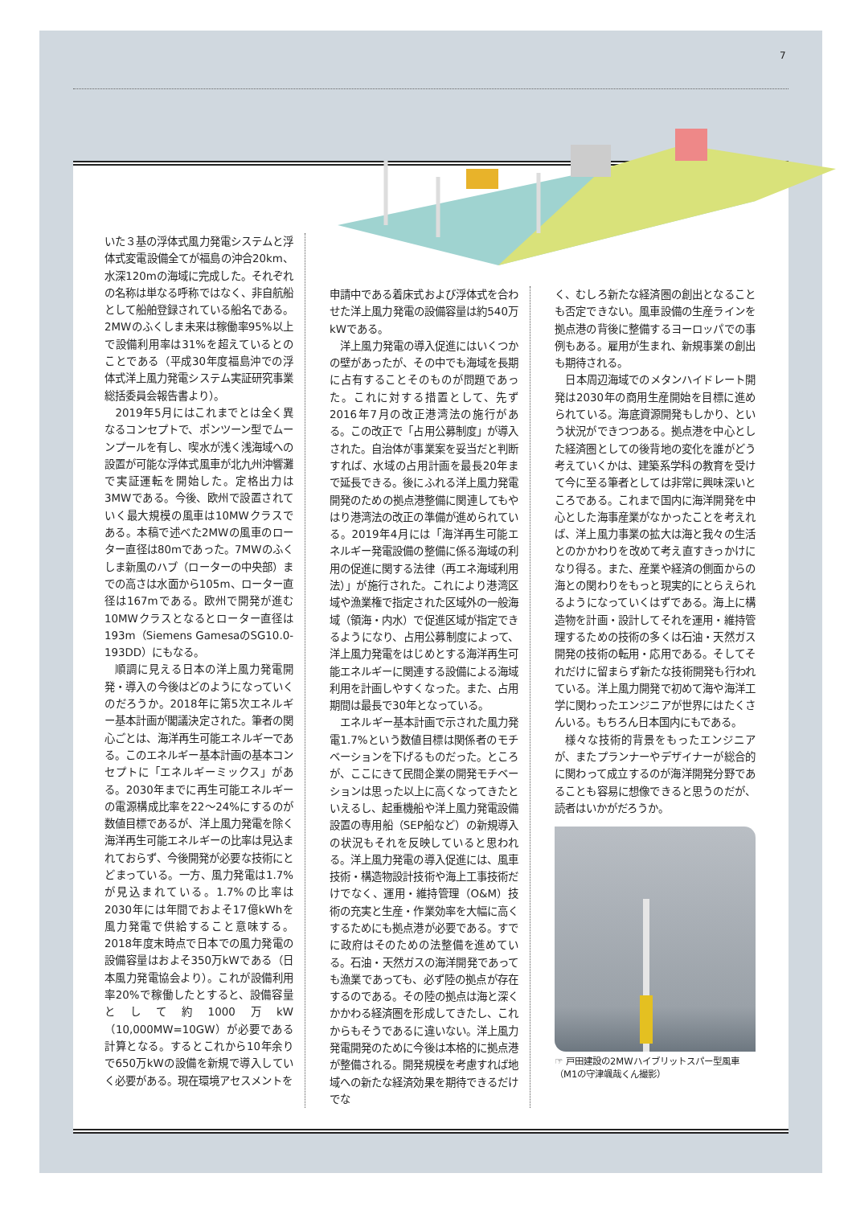7
いた３基の浮体式風力発電システムと浮体式変電設備全てが福島の沖合20km、水深120mの海域に完成した。それぞれの名称は単なる呼称ではなく、非自航船として船舶登録されている船名である。2MWのふくしま未来は稼働率95%以上で設備利用率は31%を超えているとのことである（平成30年度福島沖での浮体式洋上風力発電システム実証研究事業総括委員会報告書より）。
2019年5月にはこれまでとは全く異なるコンセプトで、ポンツーン型でムーンプールを有し、喫水が浅く浅海域への設置が可能な浮体式風車が北九州沖響灘で実証運転を開始した。定格出力は3MWである。今後、欧州で設置されていく最大規模の風車は10MWクラスである。本稿で述べた2MWの風車のローター直径は80mであった。7MWのふくしま新風のハブ（ローターの中央部）までの高さは水面から105m、ローター直径は167mである。欧州で開発が進む10MWクラスとなるとローター直径は193m（Siemens GamesaのSG10.0-193DD）にもなる。
順調に見える日本の洋上風力発電開発・導入の今後はどのようになっていくのだろうか。2018年に第5次エネルギー基本計画が閣議決定された。筆者の関心ごとは、海洋再生可能エネルギーである。このエネルギー基本計画の基本コンセプトに「エネルギーミックス」がある。2030年までに再生可能エネルギーの電源構成比率を22～24%にするのが数値目標であるが、洋上風力発電を除く海洋再生可能エネルギーの比率は見込まれておらず、今後開発が必要な技術にとどまっている。一方、風力発電は1.7%が見込まれている。1.7%の比率は2030年には年間でおよそ17億kWhを風力発電で供給すること意味する。2018年度末時点で日本での風力発電の設備容量はおよそ350万kWである（日本風力発電協会より）。これが設備利用率20%で稼働したとすると、設備容量として約1000万kW（10,000MW=10GW）が必要である計算となる。するとこれから10年余りで650万kWの設備を新規で導入していく必要がある。現在環境アセスメントを
申請中である着床式および浮体式を合わせた洋上風力発電の設備容量は約540万kWである。
洋上風力発電の導入促進にはいくつかの壁があったが、その中でも海域を長期に占有することそのものが問題であった。これに対する措置として、先ず2016年7月の改正港湾法の施行がある。この改正で「占用公募制度」が導入された。自治体が事業案を妥当だと判断すれば、水域の占用計画を最長20年まで延長できる。後にふれる洋上風力発電開発のための拠点港整備に関連してもやはり港湾法の改正の準備が進められている。2019年4月には「海洋再生可能エネルギー発電設備の整備に係る海域の利用の促進に関する法律（再エネ海域利用法）」が施行された。これにより港湾区域や漁業権で指定された区域外の一般海域（領海・内水）で促進区域が指定できるようになり、占用公募制度によって、洋上風力発電をはじめとする海洋再生可能エネルギーに関連する設備による海域利用を計画しやすくなった。また、占用期間は最長で30年となっている。
エネルギー基本計画で示された風力発電1.7%という数値目標は関係者のモチベーションを下げるものだった。ところが、ここにきて民間企業の開発モチベーションは思った以上に高くなってきたといえるし、起重機船や洋上風力発電設備設置の専用船（SEP船など）の新規導入の状況もそれを反映していると思われる。洋上風力発電の導入促進には、風車技術・構造物設計技術や海上工事技術だけでなく、運用・維持管理（O&M）技術の充実と生産・作業効率を大幅に高くするためにも拠点港が必要である。すでに政府はそのための法整備を進めている。石油・天然ガスの海洋開発であっても漁業であっても、必ず陸の拠点が存在するのである。その陸の拠点は海と深くかかわる経済圏を形成してきたし、これからもそうであるに違いない。洋上風力発電開発のために今後は本格的に拠点港が整備される。開発規模を考慮すれば地域への新たな経済効果を期待できるだけでな
く、むしろ新たな経済圏の創出となることも否定できない。風車設備の生産ラインを拠点港の背後に整備するヨーロッパでの事例もある。雇用が生まれ、新規事業の創出も期待される。
日本周辺海域でのメタンハイドレート開発は2030年の商用生産開始を目標に進められている。海底資源開発もしかり、という状況ができつつある。拠点港を中心とした経済圏としての後背地の変化を誰がどう考えていくかは、建築系学科の教育を受けて今に至る筆者としては非常に興味深いところである。これまで国内に海洋開発を中心とした海事産業がなかったことを考えれば、洋上風力事業の拡大は海と我々の生活とのかかわりを改めて考え直すきっかけになり得る。また、産業や経済の側面からの海との関わりをもっと現実的にとらえられるようになっていくはずである。海上に構造物を計画・設計してそれを運用・維持管理するための技術の多くは石油・天然ガス開発の技術の転用・応用である。そしてそれだけに留まらず新たな技術開発も行われている。洋上風力開発で初めて海や海洋工学に関わったエンジニアが世界にはたくさんいる。もちろん日本国内にもである。
様々な技術的背景をもったエンジニアが、またプランナーやデザイナーが総合的に関わって成立するのが海洋開発分野であることも容易に想像できると思うのだが、読者はいかがだろうか。
☞ 戸田建設の2MWハイブリットスパー型風車
（M1の守津颯哉くん撮影）